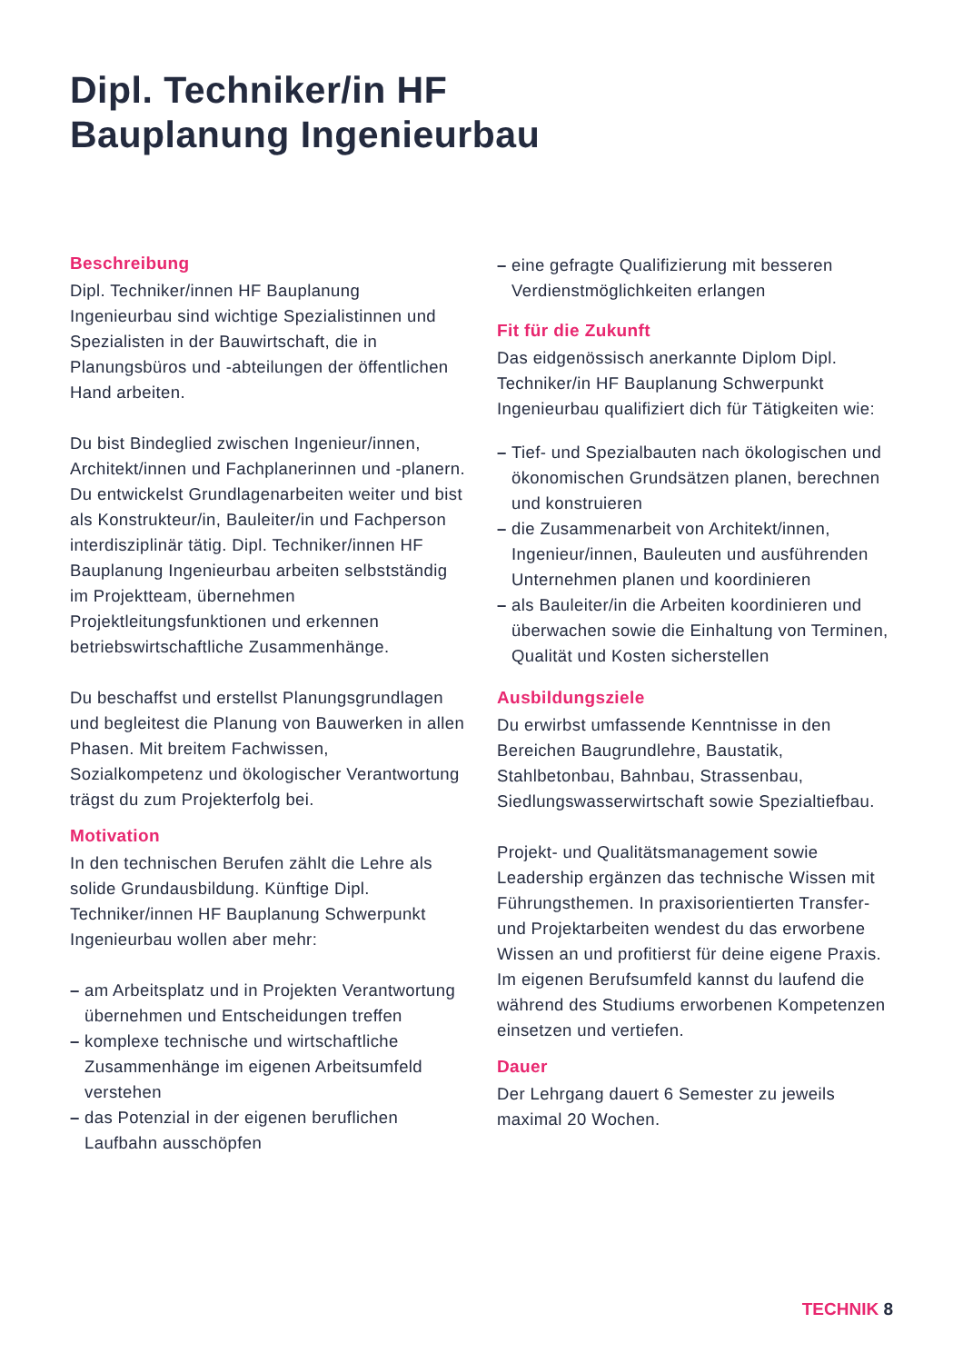Dipl. Techniker/in HF
Bauplanung Ingenieurbau
Beschreibung
Dipl. Techniker/innen HF Bauplanung Ingenieurbau sind wichtige Spezialistinnen und Spezialisten in der Bauwirtschaft, die in Planungsbüros und -abteilungen der öffentlichen Hand arbeiten.
Du bist Bindeglied zwischen Ingenieur/innen, Architekt/innen und Fachplanerinnen und -planern. Du entwickelst Grundlagenarbeiten weiter und bist als Konstrukteur/in, Bauleiter/in und Fachperson interdisziplinär tätig. Dipl. Techniker/innen HF Bauplanung Ingenieurbau arbeiten selbstständig im Projektteam, übernehmen Projektleitungsfunktionen und erkennen betriebswirtschaftliche Zusammenhänge.
Du beschaffst und erstellst Planungsgrundlagen und begleitest die Planung von Bauwerken in allen Phasen. Mit breitem Fachwissen, Sozialkompetenz und ökologischer Verantwortung trägst du zum Projekterfolg bei.
Motivation
In den technischen Berufen zählt die Lehre als solide Grundausbildung. Künftige Dipl. Techniker/innen HF Bauplanung Schwerpunkt Ingenieurbau wollen aber mehr:
– am Arbeitsplatz und in Projekten Verantwortung übernehmen und Entscheidungen treffen
– komplexe technische und wirtschaftliche Zusammenhänge im eigenen Arbeitsumfeld verstehen
– das Potenzial in der eigenen beruflichen Laufbahn ausschöpfen
– eine gefragte Qualifizierung mit besseren Verdienstmöglichkeiten erlangen
Fit für die Zukunft
Das eidgenössisch anerkannte Diplom Dipl. Techniker/in HF Bauplanung Schwerpunkt Ingenieurbau qualifiziert dich für Tätigkeiten wie:
– Tief- und Spezialbauten nach ökologischen und ökonomischen Grundsätzen planen, berechnen und konstruieren
– die Zusammenarbeit von Architekt/innen, Ingenieur/innen, Bauleuten und ausführenden Unternehmen planen und koordinieren
– als Bauleiter/in die Arbeiten koordinieren und überwachen sowie die Einhaltung von Terminen, Qualität und Kosten sicherstellen
Ausbildungsziele
Du erwirbst umfassende Kenntnisse in den Bereichen Baugrundlehre, Baustatik, Stahlbetonbau, Bahnbau, Strassenbau, Siedlungswasserwirtschaft sowie Spezialtiefbau.
Projekt- und Qualitätsmanagement sowie Leadership ergänzen das technische Wissen mit Führungsthemen. In praxisorientierten Transfer- und Projektarbeiten wendest du das erworbene Wissen an und profitierst für deine eigene Praxis. Im eigenen Berufsumfeld kannst du laufend die während des Studiums erworbenen Kompetenzen einsetzen und vertiefen.
Dauer
Der Lehrgang dauert 6 Semester zu jeweils maximal 20 Wochen.
TECHNIK 8